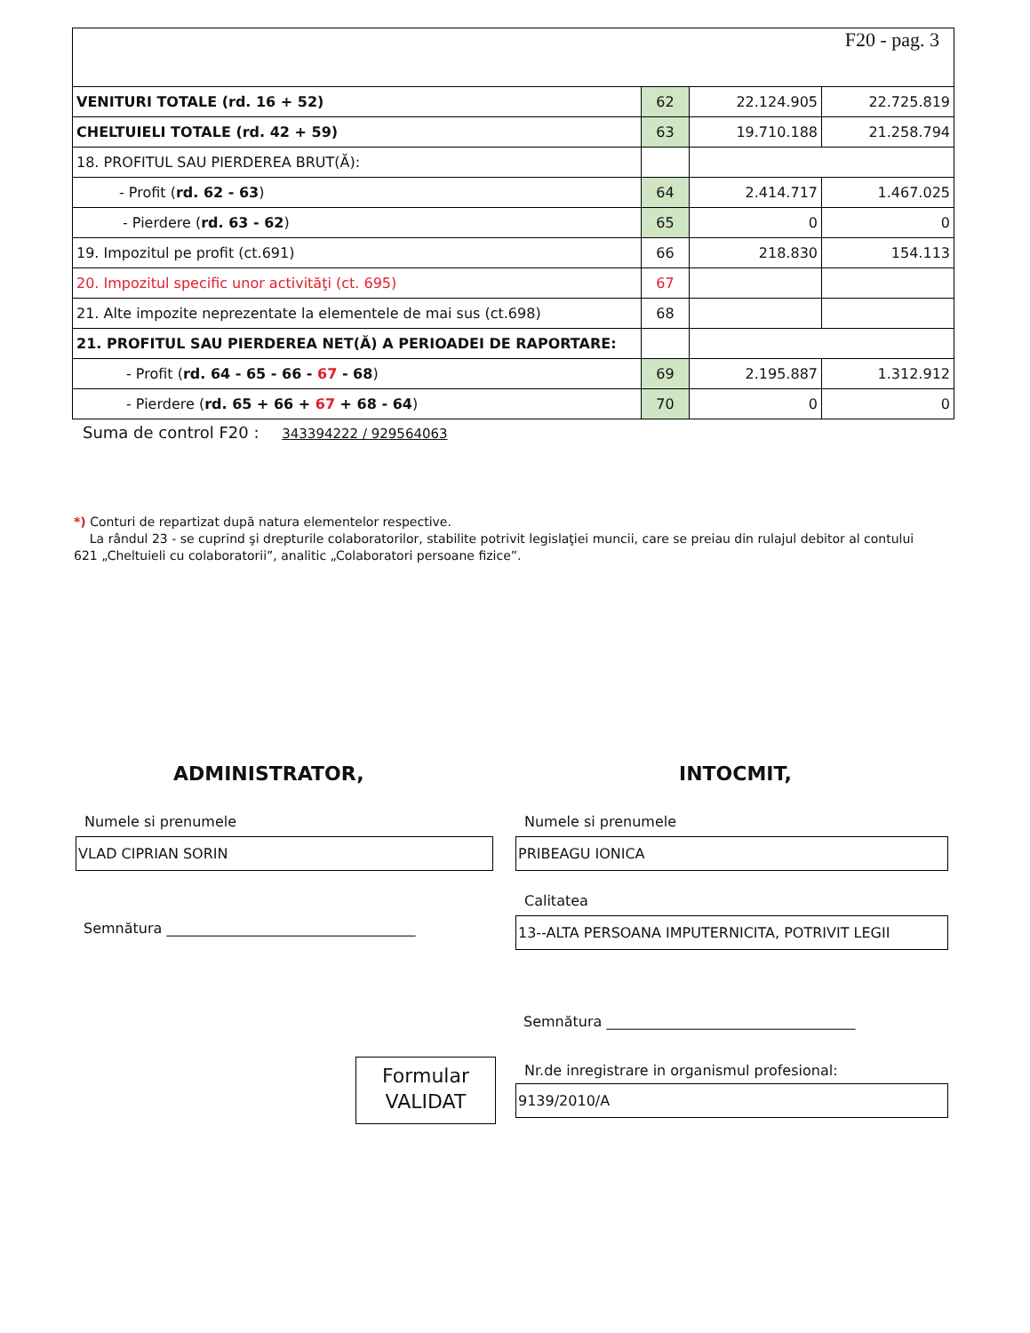F20 - pag. 3
| VENITURI TOTALE (rd. 16 + 52) | 62 | 22.124.905 | 22.725.819 |
| CHELTUIELI TOTALE (rd. 42 + 59) | 63 | 19.710.188 | 21.258.794 |
| 18. PROFITUL SAU PIERDEREA BRUT(Ă): | | | |
| - Profit ( rd. 62 - 63 ) | 64 | 2.414.717 | 1.467.025 |
| - Pierdere ( rd. 63 - 62 ) | 65 | 0 | 0 |
| 19. Impozitul pe profit (ct.691) | 66 | 218.830 | 154.113 |
| 20. Impozitul specific unor activităţi (ct. 695) | 67 | | |
| 21. Alte impozite neprezentate la elementele de mai sus (ct.698) | 68 | | |
| 21. PROFITUL SAU PIERDEREA NET(Ă) A PERIOADEI DE RAPORTARE: | | | |
| - Profit ( rd. 64 - 65 - 66 - 67 - 68 ) | 69 | 2.195.887 | 1.312.912 |
| - Pierdere ( rd. 65 + 66 + 67 + 68 - 64 ) | 70 | 0 | 0 |
Suma de control F20 : 343394222 / 929564063
*) Conturi de repartizat după natura elementelor respective.
La rândul 23 - se cuprind şi drepturile colaboratorilor, stabilite potrivit legislaţiei muncii, care se preiau din rulajul debitor al contului 621 „Cheltuieli cu colaboratorii”, analitic „Colaboratori persoane fizice”.
ADMINISTRATOR, INTOCMIT,
Numele si prenumele Numele si prenumele
VLAD CIPRIAN SORIN PRIBEAGU IONICA
Calitatea
Semnătura ___________________________________
13--ALTA PERSOANA IMPUTERNICITA, POTRIVIT LEGII
Semnătura ___________________________________
Nr.de inregistrare in organismul profesional:
Formular
VALIDAT
9139/2010/A